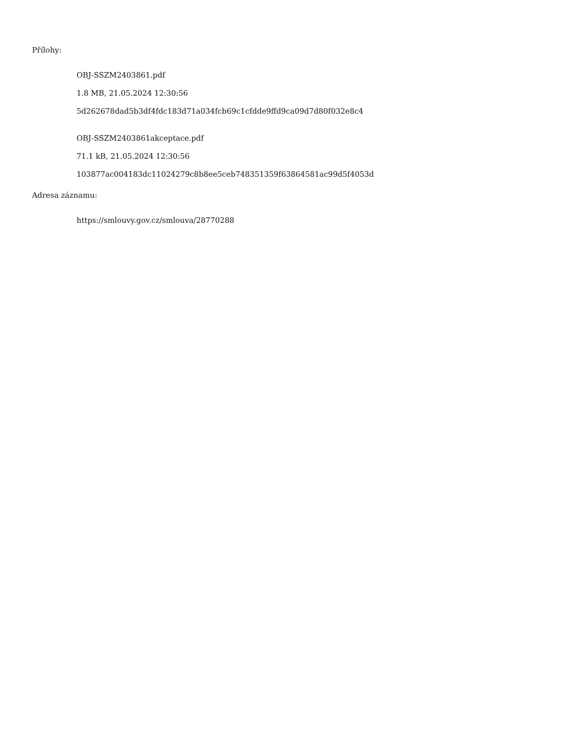Přílohy:
OBJ-SSZM2403861.pdf
1.8 MB, 21.05.2024 12:30:56
5d262678dad5b3df4fdc183d71a034fcb69c1cfdde9ffd9ca09d7d80f032e8c4
OBJ-SSZM2403861akceptace.pdf
71.1 kB, 21.05.2024 12:30:56
103877ac004183dc11024279c8b8ee5ceb748351359f63864581ac99d5f4053d
Adresa záznamu:
https://smlouvy.gov.cz/smlouva/28770288